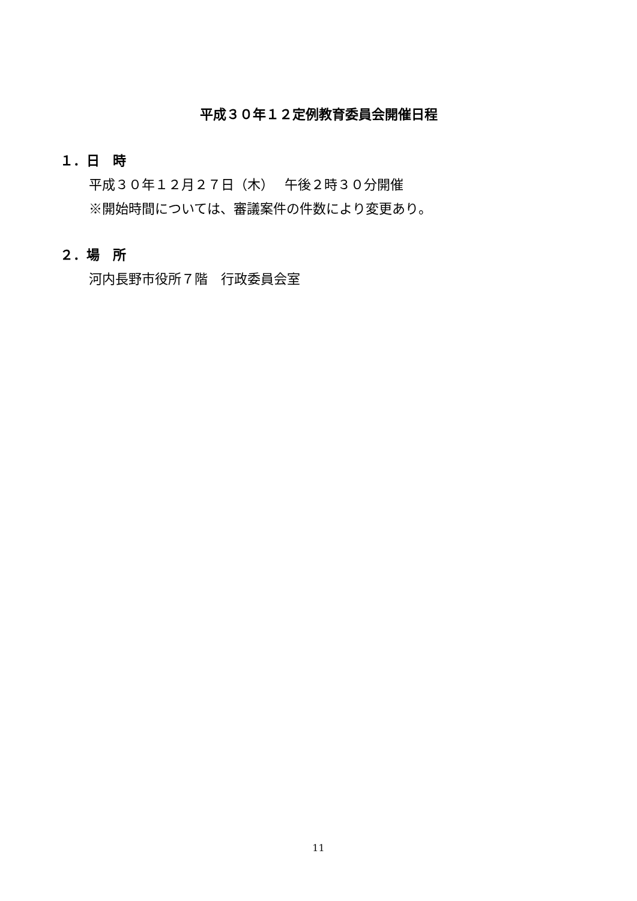平成３０年１２定例教育委員会開催日程
１．日　時
平成３０年１２月２７日（木）　 午後２時３０分開催
※開始時間については、審議案件の件数により変更あり。
２．場　所
河内長野市役所７階　行政委員会室
11